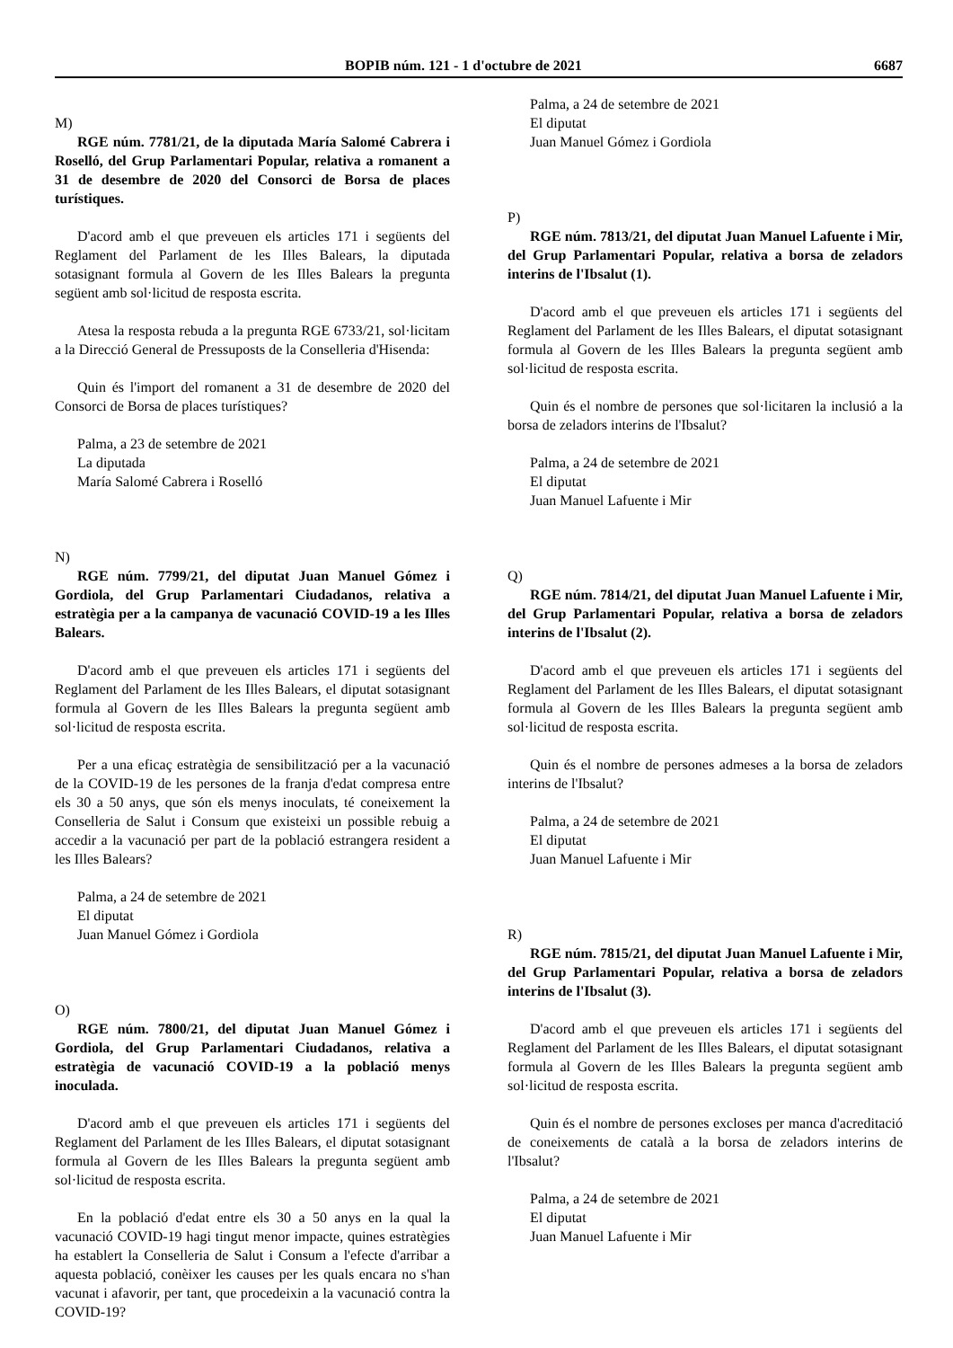BOPIB núm. 121 - 1 d'octubre de 2021 6687
M)
RGE núm. 7781/21, de la diputada María Salomé Cabrera i Roselló, del Grup Parlamentari Popular, relativa a romanent a 31 de desembre de 2020 del Consorci de Borsa de places turístiques.
D'acord amb el que preveuen els articles 171 i següents del Reglament del Parlament de les Illes Balears, la diputada sotasignant formula al Govern de les Illes Balears la pregunta següent amb sol·licitud de resposta escrita.
Atesa la resposta rebuda a la pregunta RGE 6733/21, sol·licitam a la Direcció General de Pressuposts de la Conselleria d'Hisenda:
Quin és l'import del romanent a 31 de desembre de 2020 del Consorci de Borsa de places turístiques?
Palma, a 23 de setembre de 2021
La diputada
María Salomé Cabrera i Roselló
N)
RGE núm. 7799/21, del diputat Juan Manuel Gómez i Gordiola, del Grup Parlamentari Ciudadanos, relativa a estratègia per a la campanya de vacunació COVID-19 a les Illes Balears.
D'acord amb el que preveuen els articles 171 i següents del Reglament del Parlament de les Illes Balears, el diputat sotasignant formula al Govern de les Illes Balears la pregunta següent amb sol·licitud de resposta escrita.
Per a una eficaç estratègia de sensibilització per a la vacunació de la COVID-19 de les persones de la franja d'edat compresa entre els 30 a 50 anys, que són els menys inoculats, té coneixement la Conselleria de Salut i Consum que existeixi un possible rebuig a accedir a la vacunació per part de la població estrangera resident a les Illes Balears?
Palma, a 24 de setembre de 2021
El diputat
Juan Manuel Gómez i Gordiola
O)
RGE núm. 7800/21, del diputat Juan Manuel Gómez i Gordiola, del Grup Parlamentari Ciudadanos, relativa a estratègia de vacunació COVID-19 a la població menys inoculada.
D'acord amb el que preveuen els articles 171 i següents del Reglament del Parlament de les Illes Balears, el diputat sotasignant formula al Govern de les Illes Balears la pregunta següent amb sol·licitud de resposta escrita.
En la població d'edat entre els 30 a 50 anys en la qual la vacunació COVID-19 hagi tingut menor impacte, quines estratègies ha establert la Conselleria de Salut i Consum a l'efecte d'arribar a aquesta població, conèixer les causes per les quals encara no s'han vacunat i afavorir, per tant, que procedeixin a la vacunació contra la COVID-19?
Palma, a 24 de setembre de 2021
El diputat
Juan Manuel Gómez i Gordiola
P)
RGE núm. 7813/21, del diputat Juan Manuel Lafuente i Mir, del Grup Parlamentari Popular, relativa a borsa de zeladors interins de l'Ibsalut (1).
D'acord amb el que preveuen els articles 171 i següents del Reglament del Parlament de les Illes Balears, el diputat sotasignant formula al Govern de les Illes Balears la pregunta següent amb sol·licitud de resposta escrita.
Quin és el nombre de persones que sol·licitaren la inclusió a la borsa de zeladors interins de l'Ibsalut?
Palma, a 24 de setembre de 2021
El diputat
Juan Manuel Lafuente i Mir
Q)
RGE núm. 7814/21, del diputat Juan Manuel Lafuente i Mir, del Grup Parlamentari Popular, relativa a borsa de zeladors interins de l'Ibsalut (2).
D'acord amb el que preveuen els articles 171 i següents del Reglament del Parlament de les Illes Balears, el diputat sotasignant formula al Govern de les Illes Balears la pregunta següent amb sol·licitud de resposta escrita.
Quin és el nombre de persones admeses a la borsa de zeladors interins de l'Ibsalut?
Palma, a 24 de setembre de 2021
El diputat
Juan Manuel Lafuente i Mir
R)
RGE núm. 7815/21, del diputat Juan Manuel Lafuente i Mir, del Grup Parlamentari Popular, relativa a borsa de zeladors interins de l'Ibsalut (3).
D'acord amb el que preveuen els articles 171 i següents del Reglament del Parlament de les Illes Balears, el diputat sotasignant formula al Govern de les Illes Balears la pregunta següent amb sol·licitud de resposta escrita.
Quin és el nombre de persones excloses per manca d'acreditació de coneixements de català a la borsa de zeladors interins de l'Ibsalut?
Palma, a 24 de setembre de 2021
El diputat
Juan Manuel Lafuente i Mir